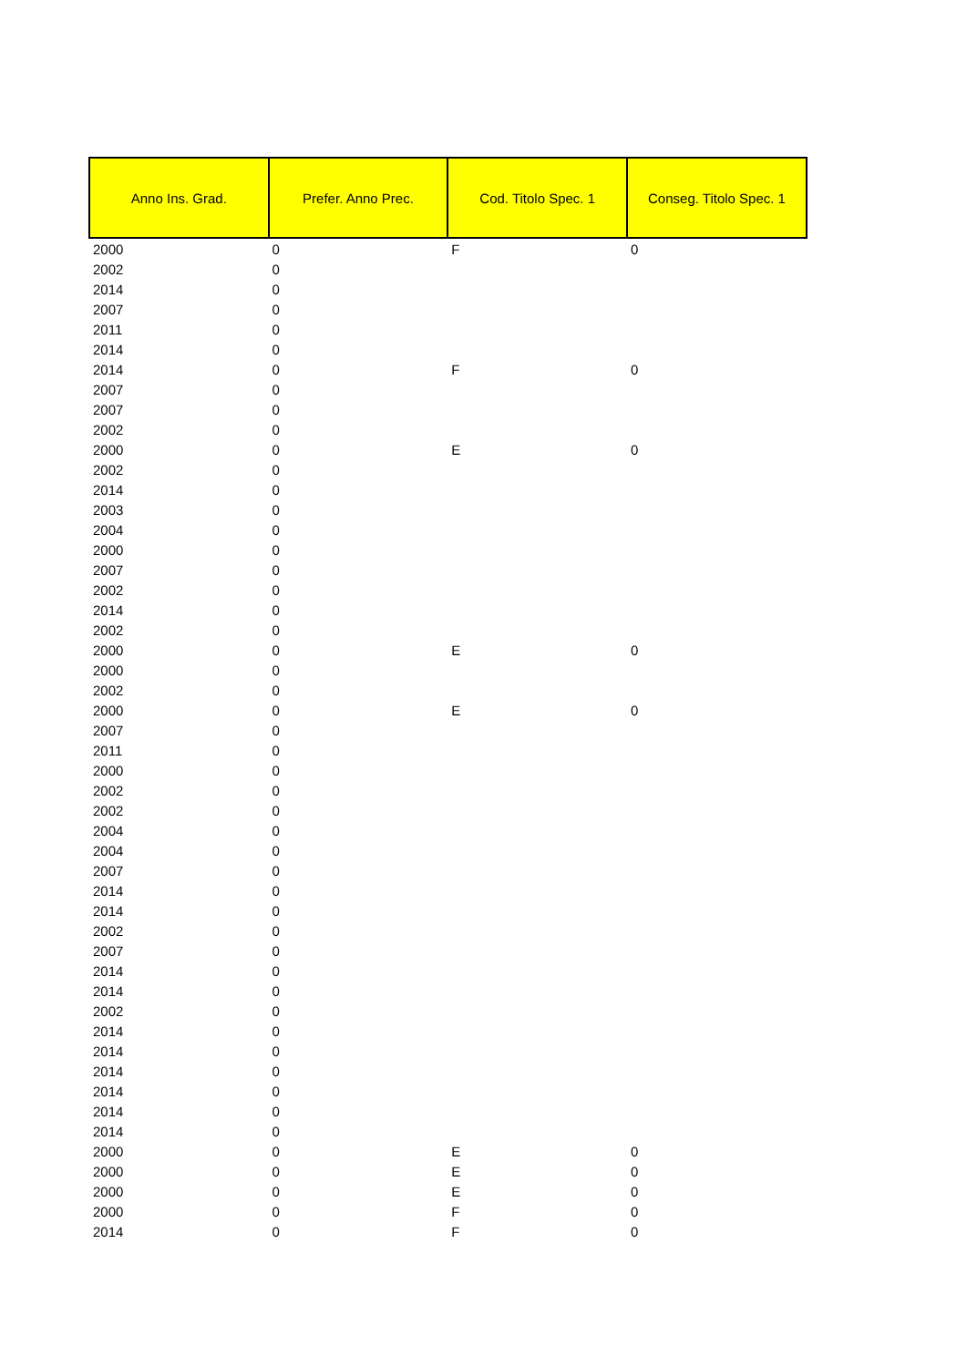| Anno Ins. Grad. | Prefer. Anno Prec. | Cod. Titolo Spec. 1 | Conseg. Titolo Spec. 1 |
| --- | --- | --- | --- |
| 2000 | 0 | F | 0 |
| 2002 | 0 | | |
| 2014 | 0 | | |
| 2007 | 0 | | |
| 2011 | 0 | | |
| 2014 | 0 | | |
| 2014 | 0 | F | 0 |
| 2007 | 0 | | |
| 2007 | 0 | | |
| 2002 | 0 | | |
| 2000 | 0 | E | 0 |
| 2002 | 0 | | |
| 2014 | 0 | | |
| 2003 | 0 | | |
| 2004 | 0 | | |
| 2000 | 0 | | |
| 2007 | 0 | | |
| 2002 | 0 | | |
| 2014 | 0 | | |
| 2002 | 0 | | |
| 2000 | 0 | E | 0 |
| 2000 | 0 | | |
| 2002 | 0 | | |
| 2000 | 0 | E | 0 |
| 2007 | 0 | | |
| 2011 | 0 | | |
| 2000 | 0 | | |
| 2002 | 0 | | |
| 2002 | 0 | | |
| 2004 | 0 | | |
| 2004 | 0 | | |
| 2007 | 0 | | |
| 2014 | 0 | | |
| 2014 | 0 | | |
| 2002 | 0 | | |
| 2007 | 0 | | |
| 2014 | 0 | | |
| 2014 | 0 | | |
| 2002 | 0 | | |
| 2014 | 0 | | |
| 2014 | 0 | | |
| 2014 | 0 | | |
| 2014 | 0 | | |
| 2014 | 0 | | |
| 2014 | 0 | | |
| 2000 | 0 | E | 0 |
| 2000 | 0 | E | 0 |
| 2000 | 0 | E | 0 |
| 2000 | 0 | F | 0 |
| 2014 | 0 | F | 0 |